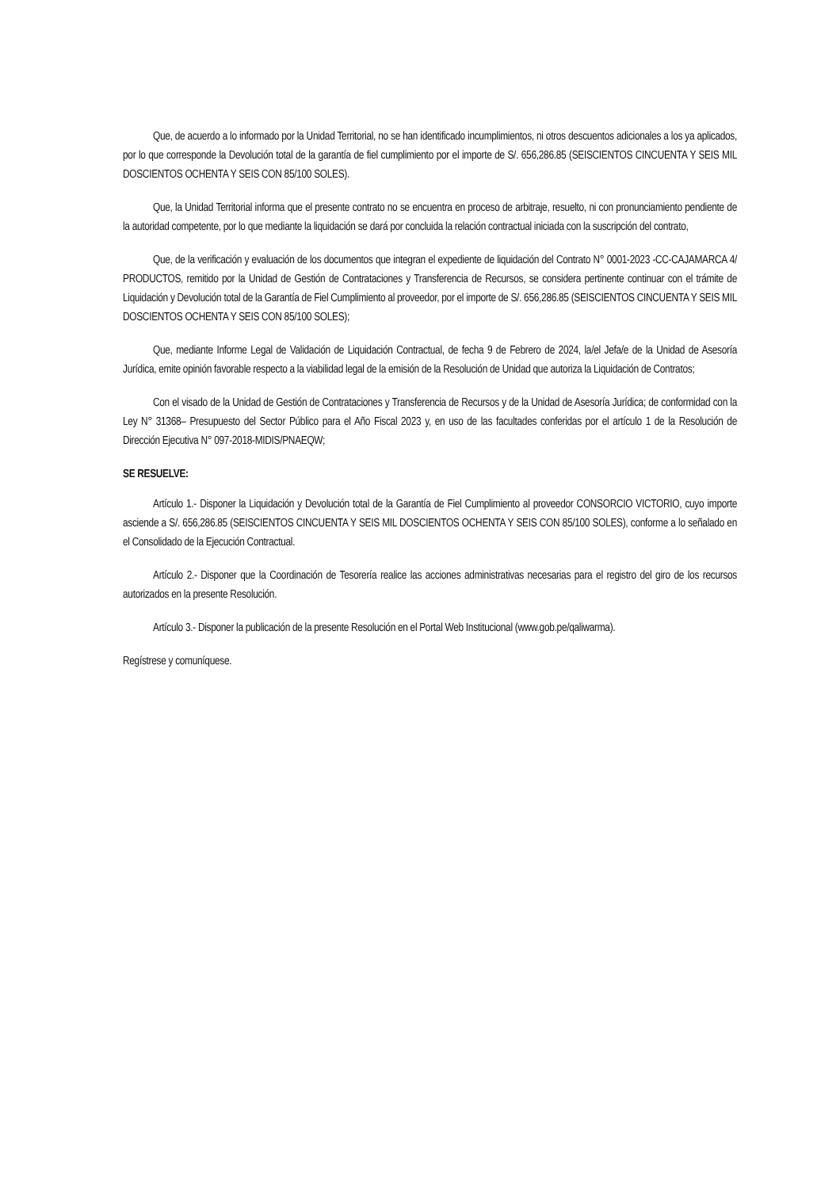Que, de acuerdo a lo informado por la Unidad Territorial, no se han identificado incumplimientos, ni otros descuentos adicionales a los ya aplicados, por lo que corresponde la Devolución total de la garantía de fiel cumplimiento por el importe de S/. 656,286.85 (SEISCIENTOS CINCUENTA Y SEIS MIL DOSCIENTOS OCHENTA Y SEIS CON 85/100 SOLES).
Que, la Unidad Territorial informa que el presente contrato no se encuentra en proceso de arbitraje, resuelto, ni con pronunciamiento pendiente de la autoridad competente, por lo que mediante la liquidación se dará por concluida la relación contractual iniciada con la suscripción del contrato,
Que, de la verificación y evaluación de los documentos que integran el expediente de liquidación del Contrato N° 0001-2023 -CC-CAJAMARCA 4/ PRODUCTOS, remitido por la Unidad de Gestión de Contrataciones y Transferencia de Recursos, se considera pertinente continuar con el trámite de Liquidación y Devolución total de la Garantía de Fiel Cumplimiento al proveedor, por el importe de S/. 656,286.85 (SEISCIENTOS CINCUENTA Y SEIS MIL DOSCIENTOS OCHENTA Y SEIS CON 85/100 SOLES);
Que, mediante Informe Legal de Validación de Liquidación Contractual, de fecha 9 de Febrero de 2024, la/el Jefa/e de la Unidad de Asesoría Jurídica, emite opinión favorable respecto a la viabilidad legal de la emisión de la Resolución de Unidad que autoriza la Liquidación de Contratos;
Con el visado de la Unidad de Gestión de Contrataciones y Transferencia de Recursos y de la Unidad de Asesoría Jurídica; de conformidad con la Ley N° 31368– Presupuesto del Sector Público para el Año Fiscal 2023 y, en uso de las facultades conferidas por el artículo 1 de la Resolución de Dirección Ejecutiva N° 097-2018-MIDIS/PNAEQW;
SE RESUELVE:
Artículo 1.- Disponer la Liquidación y Devolución total de la Garantía de Fiel Cumplimiento al proveedor CONSORCIO VICTORIO, cuyo importe asciende a S/. 656,286.85 (SEISCIENTOS CINCUENTA Y SEIS MIL DOSCIENTOS OCHENTA Y SEIS CON 85/100 SOLES), conforme a lo señalado en el Consolidado de la Ejecución Contractual.
Artículo 2.- Disponer que la Coordinación de Tesorería realice las acciones administrativas necesarias para el registro del giro de los recursos autorizados en la presente Resolución.
Artículo 3.- Disponer la publicación de la presente Resolución en el Portal Web Institucional (www.gob.pe/qaliwarma).
Regístrese y comuníquese.